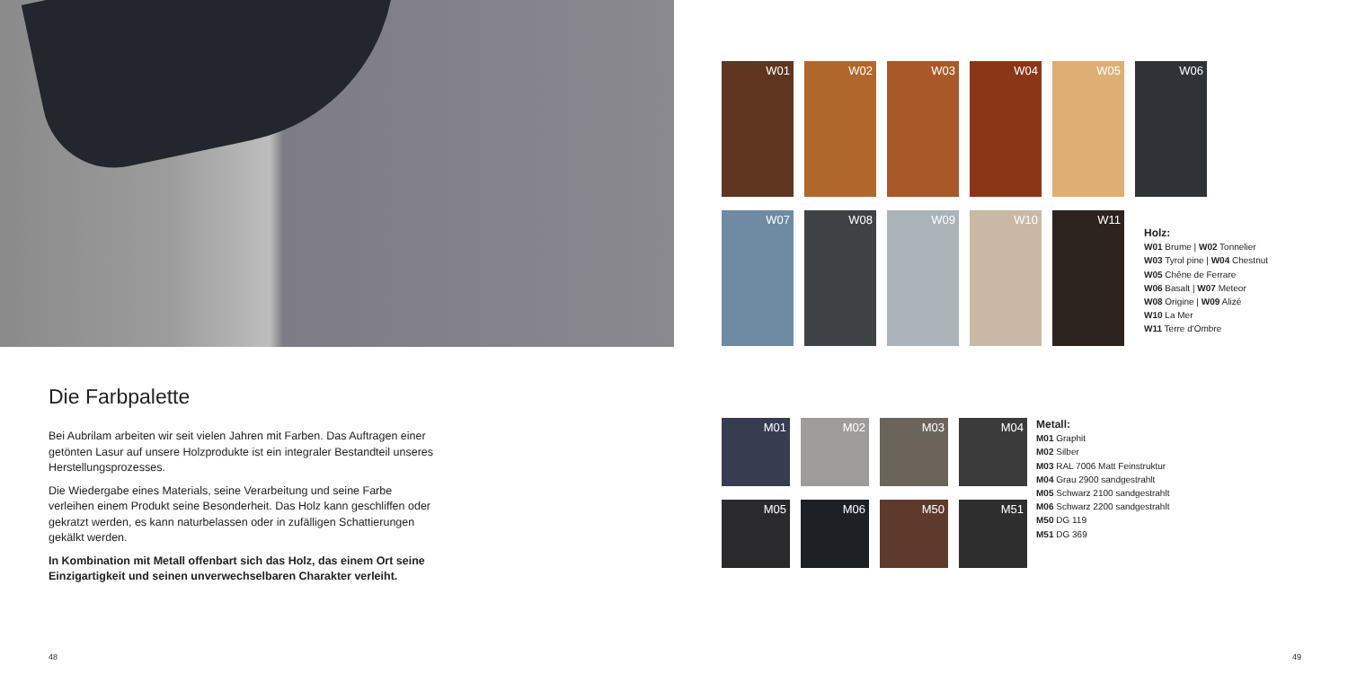Die Farbpalette
Bei Aubrilam arbeiten wir seit vielen Jahren mit Farben. Das Auftragen einer getönten Lasur auf unsere Holzprodukte ist ein integraler Bestandteil unseres Herstellungsprozesses.
Die Wiedergabe eines Materials, seine Verarbeitung und seine Farbe verleihen einem Produkt seine Besonderheit. Das Holz kann geschliffen oder gekratzt werden, es kann naturbelassen oder in zufälligen Schattierungen gekälkt werden.
In Kombination mit Metall offenbart sich das Holz, das einem Ort seine Einzigartigkeit und seinen unverwechselbaren Charakter verleiht.
48
W01 W02 W03 W04 W05 W06
W07 W08 W09 W10 W11
Holz:
W01 Brume | W02 Tonnelier
W03 Tyrol pine | W04 Chestnut
W05 Chêne de Ferrare
W06 Basalt | W07 Meteor
W08 Origine | W09 Alizé
W10 La Mer
W11 Terre d'Ombre
M01 M02 M03 M04
M05 M06 M50 M51
Metall:
M01 Graphit
M02 Silber
M03 RAL 7006 Matt Feinstruktur
M04 Grau 2900 sandgestrahlt
M05 Schwarz 2100 sandgestrahlt
M06 Schwarz 2200 sandgestrahlt
M50 DG 119
M51 DG 369
49